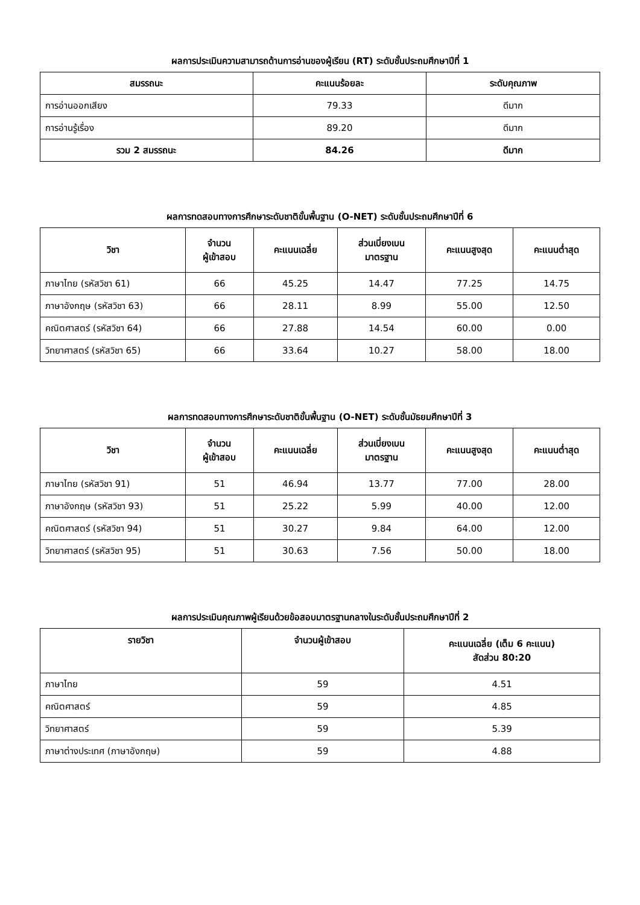ผลการประเมินความสามารถด้านการอ่านของผู้เรียน (RT) ระดับชั้นประถมศึกษาปีที่ 1
| สมรรถนะ | คะแนนร้อยละ | ระดับคุณภาพ |
| --- | --- | --- |
| การอ่านออกเสียง | 79.33 | ดีมาก |
| การอ่านรู้เรื่อง | 89.20 | ดีมาก |
| รวม 2 สมรรถนะ | 84.26 | ดีมาก |
ผลการทดสอบทางการศึกษาระดับชาติขั้นพื้นฐาน (O-NET) ระดับชั้นประถมศึกษาปีที่ 6
| วิชา | จำนวน ผู้เข้าสอบ | คะแนนเฉลี่ย | ส่วนเบี่ยงเบน มาตรฐาน | คะแนนสูงสุด | คะแนนต่ำสุด |
| --- | --- | --- | --- | --- | --- |
| ภาษาไทย (รหัสวิชา 61) | 66 | 45.25 | 14.47 | 77.25 | 14.75 |
| ภาษาอังกฤษ (รหัสวิชา 63) | 66 | 28.11 | 8.99 | 55.00 | 12.50 |
| คณิตศาสตร์ (รหัสวิชา 64) | 66 | 27.88 | 14.54 | 60.00 | 0.00 |
| วิทยาศาสตร์ (รหัสวิชา 65) | 66 | 33.64 | 10.27 | 58.00 | 18.00 |
ผลการทดสอบทางการศึกษาระดับชาติขั้นพื้นฐาน (O-NET) ระดับชั้นมัธยมศึกษาปีที่ 3
| วิชา | จำนวน ผู้เข้าสอบ | คะแนนเฉลี่ย | ส่วนเบี่ยงเบน มาตรฐาน | คะแนนสูงสุด | คะแนนต่ำสุด |
| --- | --- | --- | --- | --- | --- |
| ภาษาไทย (รหัสวิชา 91) | 51 | 46.94 | 13.77 | 77.00 | 28.00 |
| ภาษาอังกฤษ (รหัสวิชา 93) | 51 | 25.22 | 5.99 | 40.00 | 12.00 |
| คณิตศาสตร์ (รหัสวิชา 94) | 51 | 30.27 | 9.84 | 64.00 | 12.00 |
| วิทยาศาสตร์ (รหัสวิชา 95) | 51 | 30.63 | 7.56 | 50.00 | 18.00 |
ผลการประเมินคุณภาพผู้เรียนด้วยข้อสอบมาตรฐานกลางในระดับชั้นประถมศึกษาปีที่ 2
| รายวิชา | จำนวนผู้เข้าสอบ | คะแนนเฉลี่ย (เต็ม 6 คะแนน) สัดส่วน 80:20 |
| --- | --- | --- |
| ภาษาไทย | 59 | 4.51 |
| คณิตศาสตร์ | 59 | 4.85 |
| วิทยาศาสตร์ | 59 | 5.39 |
| ภาษาต่างประเทศ (ภาษาอังกฤษ) | 59 | 4.88 |